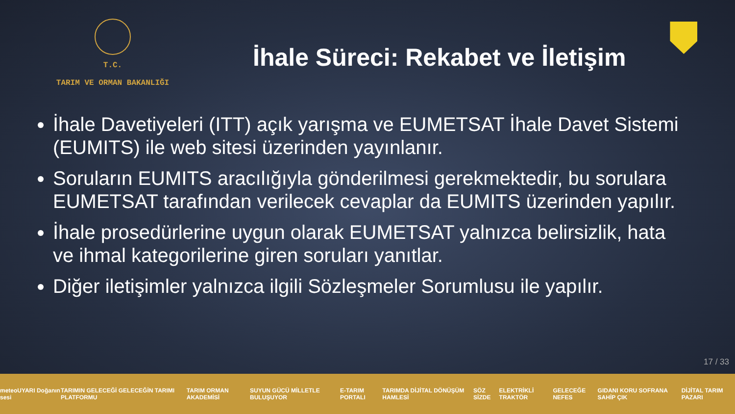T.C.
TARIM VE ORMAN BAKANLIĞI
İhale Süreci: Rekabet ve İletişim
İhale Davetiyeleri (ITT) açık yarışma ve EUMETSAT İhale Davet Sistemi (EUMITS) ile web sitesi üzerinden yayınlanır.
Soruların EUMITS aracılığıyla gönderilmesi gerekmektedir, bu sorulara EUMETSAT tarafından verilecek cevaplar da EUMITS üzerinden yapılır.
İhale prosedürlerine uygun olarak EUMETSAT yalnızca belirsizlik, hata ve ihmal kategorilerine giren soruları yanıtlar.
Diğer iletişimler yalnızca ilgili Sözleşmeler Sorumlusu ile yapılır.
17 / 33
meteoUYARI Doğanın sesi TARIMIN GELECEĞİ GELECEĞİN TARIMI PLATFORMU TARIM ORMAN AKADEMİSİ SUYUN GÜCÜ MİLLETLE BULUŞUYOR E-TARIM PORTALI TARIMDA DİJİTAL DÖNÜŞÜM HAMLESİ SÖZ SİZDE ELEKTRİKLİ TRAKTÖR GELECEĞE NEFES GIDANI KORU SOFRANA SAHİP ÇIK DİJİTAL TARIM PAZARI